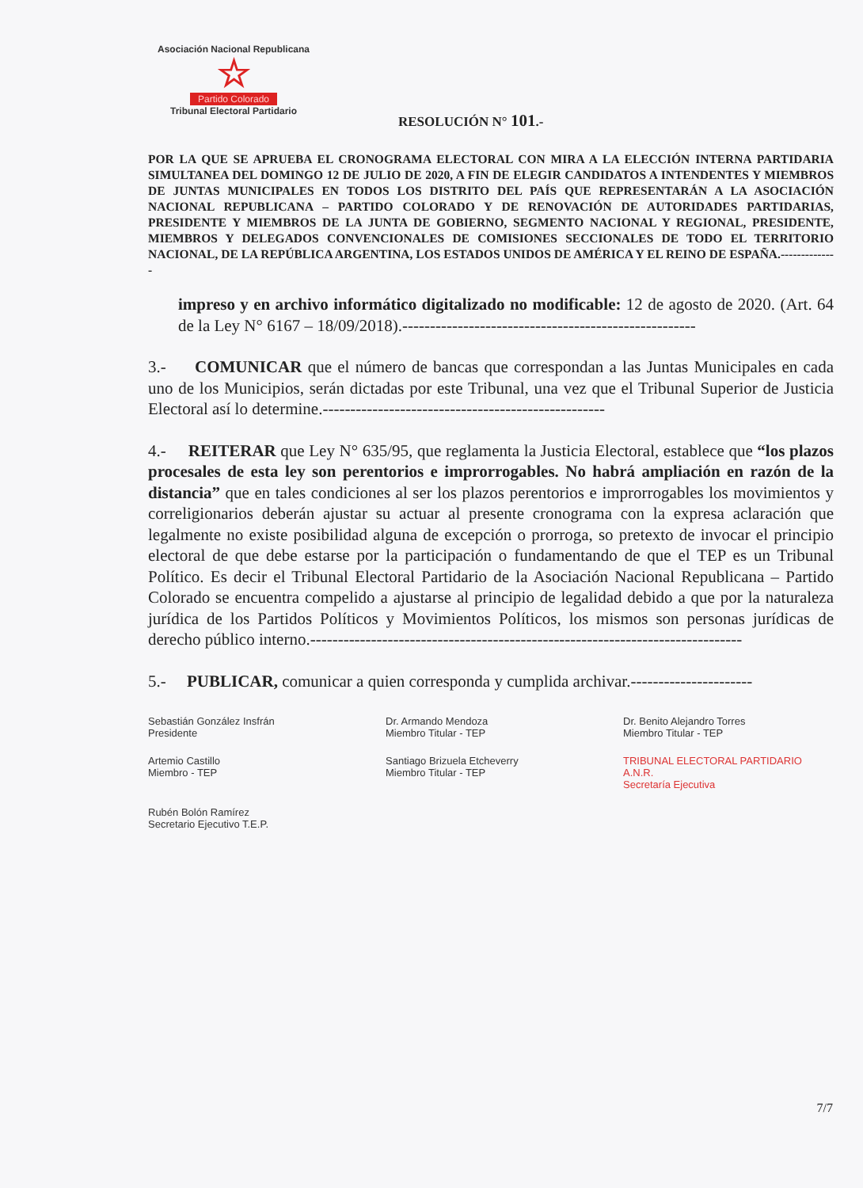Asociación Nacional Republicana
☆
Partido Colorado
Tribunal Electoral Partidario
RESOLUCIÓN N° 101.-
POR LA QUE SE APRUEBA EL CRONOGRAMA ELECTORAL CON MIRA A LA ELECCIÓN INTERNA PARTIDARIA SIMULTANEA DEL DOMINGO 12 DE JULIO DE 2020, A FIN DE ELEGIR CANDIDATOS A INTENDENTES Y MIEMBROS DE JUNTAS MUNICIPALES EN TODOS LOS DISTRITO DEL PAÍS QUE REPRESENTARÁN A LA ASOCIACIÓN NACIONAL REPUBLICANA – PARTIDO COLORADO Y DE RENOVACIÓN DE AUTORIDADES PARTIDARIAS, PRESIDENTE Y MIEMBROS DE LA JUNTA DE GOBIERNO, SEGMENTO NACIONAL Y REGIONAL, PRESIDENTE, MIEMBROS Y DELEGADOS CONVENCIONALES DE COMISIONES SECCIONALES DE TODO EL TERRITORIO NACIONAL, DE LA REPÚBLICA ARGENTINA, LOS ESTADOS UNIDOS DE AMÉRICA Y EL REINO DE ESPAÑA.--------------
impreso y en archivo informático digitalizado no modificable: 12 de agosto de 2020. (Art. 64 de la Ley N° 6167 – 18/09/2018).-----------------------------------------------------
3.- COMUNICAR que el número de bancas que correspondan a las Juntas Municipales en cada uno de los Municipios, serán dictadas por este Tribunal, una vez que el Tribunal Superior de Justicia Electoral así lo determine.---------------------------------------------------
4.- REITERAR que Ley N° 635/95, que reglamenta la Justicia Electoral, establece que “los plazos procesales de esta ley son perentorios e improrrogables. No habrá ampliación en razón de la distancia” que en tales condiciones al ser los plazos perentorios e improrrogables los movimientos y correligionarios deberán ajustar su actuar al presente cronograma con la expresa aclaración que legalmente no existe posibilidad alguna de excepción o prorroga, so pretexto de invocar el principio electoral de que debe estarse por la participación o fundamentando de que el TEP es un Tribunal Político. Es decir el Tribunal Electoral Partidario de la Asociación Nacional Republicana – Partido Colorado se encuentra compelido a ajustarse al principio de legalidad debido a que por la naturaleza jurídica de los Partidos Políticos y Movimientos Políticos, los mismos son personas jurídicas de derecho público interno.------------------------------------------------------------------------------
5.- PUBLICAR, comunicar a quien corresponda y cumplida archivar.----------------------
Sebastián González Insfrán
Presidente
Dr. Armando Mendoza
Miembro Titular - TEP
Dr. Benito Alejandro Torres
Miembro Titular - TEP
Artemio Castillo
Miembro - TEP
Santiago Brizuela Etcheverry
Miembro Titular - TEP
TRIBUNAL ELECTORAL PARTIDARIO
A.N.R.
Secretaría Ejecutiva
Rubén Bolón Ramírez
Secretario Ejecutivo T.E.P.
7/7